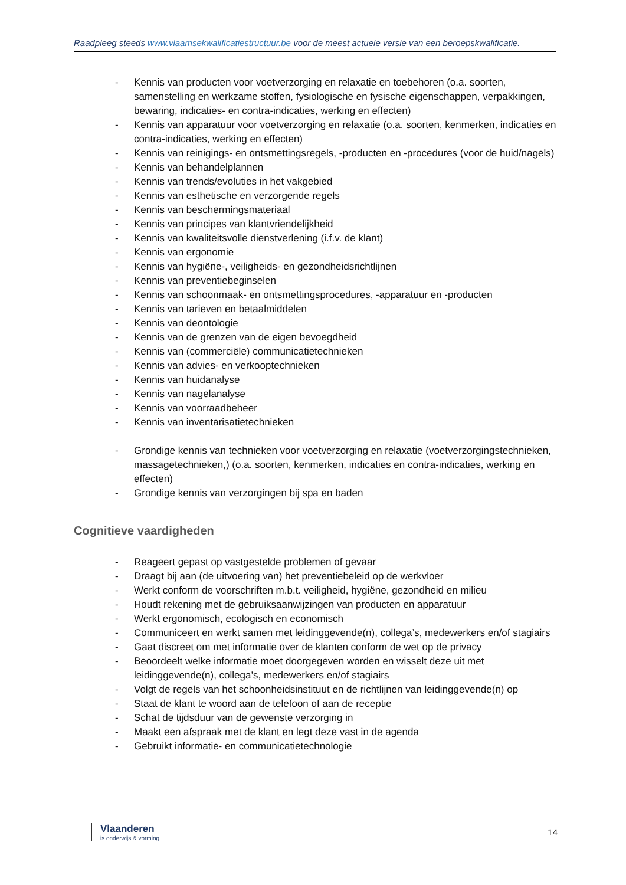Raadpleeg steeds www.vlaamsekwalificatiestructuur.be voor de meest actuele versie van een beroepskwalificatie.
- Kennis van producten voor voetverzorging en relaxatie en toebehoren (o.a. soorten, samenstelling en werkzame stoffen, fysiologische en fysische eigenschappen, verpakkingen, bewaring, indicaties- en contra-indicaties, werking en effecten)
- Kennis van apparatuur voor voetverzorging en relaxatie (o.a. soorten, kenmerken, indicaties en contra-indicaties, werking en effecten)
- Kennis van reinigings- en ontsmettingsregels, -producten en -procedures (voor de huid/nagels)
- Kennis van behandelplannen
- Kennis van trends/evoluties in het vakgebied
- Kennis van esthetische en verzorgende regels
- Kennis van beschermingsmateriaal
- Kennis van principes van klantvriendelijkheid
- Kennis van kwaliteitsvolle dienstverlening (i.f.v. de klant)
- Kennis van ergonomie
- Kennis van hygiëne-, veiligheids- en gezondheidsrichtlijnen
- Kennis van preventiebeginselen
- Kennis van schoonmaak- en ontsmettingsprocedures, -apparatuur en -producten
- Kennis van tarieven en betaalmiddelen
- Kennis van deontologie
- Kennis van de grenzen van de eigen bevoegdheid
- Kennis van (commerciële) communicatietechnieken
- Kennis van advies- en verkooptechnieken
- Kennis van huidanalyse
- Kennis van nagelanalyse
- Kennis van voorraadbeheer
- Kennis van inventarisatietechnieken
- Grondige kennis van technieken voor voetverzorging en relaxatie (voetverzorgingstechnieken, massagetechnieken,) (o.a. soorten, kenmerken, indicaties en contra-indicaties, werking en effecten)
- Grondige kennis van verzorgingen bij spa en baden
Cognitieve vaardigheden
- Reageert gepast op vastgestelde problemen of gevaar
- Draagt bij aan (de uitvoering van) het preventiebeleid op de werkvloer
- Werkt conform de voorschriften m.b.t. veiligheid, hygiëne, gezondheid en milieu
- Houdt rekening met de gebruiksaanwijzingen van producten en apparatuur
- Werkt ergonomisch, ecologisch en economisch
- Communiceert en werkt samen met leidinggevende(n), collega’s, medewerkers en/of stagiairs
- Gaat discreet om met informatie over de klanten conform de wet op de privacy
- Beoordeelt welke informatie moet doorgegeven worden en wisselt deze uit met leidinggevende(n), collega’s, medewerkers en/of stagiairs
- Volgt de regels van het schoonheidsinstituut en de richtlijnen van leidinggevende(n) op
- Staat de klant te woord aan de telefoon of aan de receptie
- Schat de tijdsduur van de gewenste verzorging in
- Maakt een afspraak met de klant en legt deze vast in de agenda
- Gebruikt informatie- en communicatietechnologie
Vlaanderen
is onderwijs & vorming
14